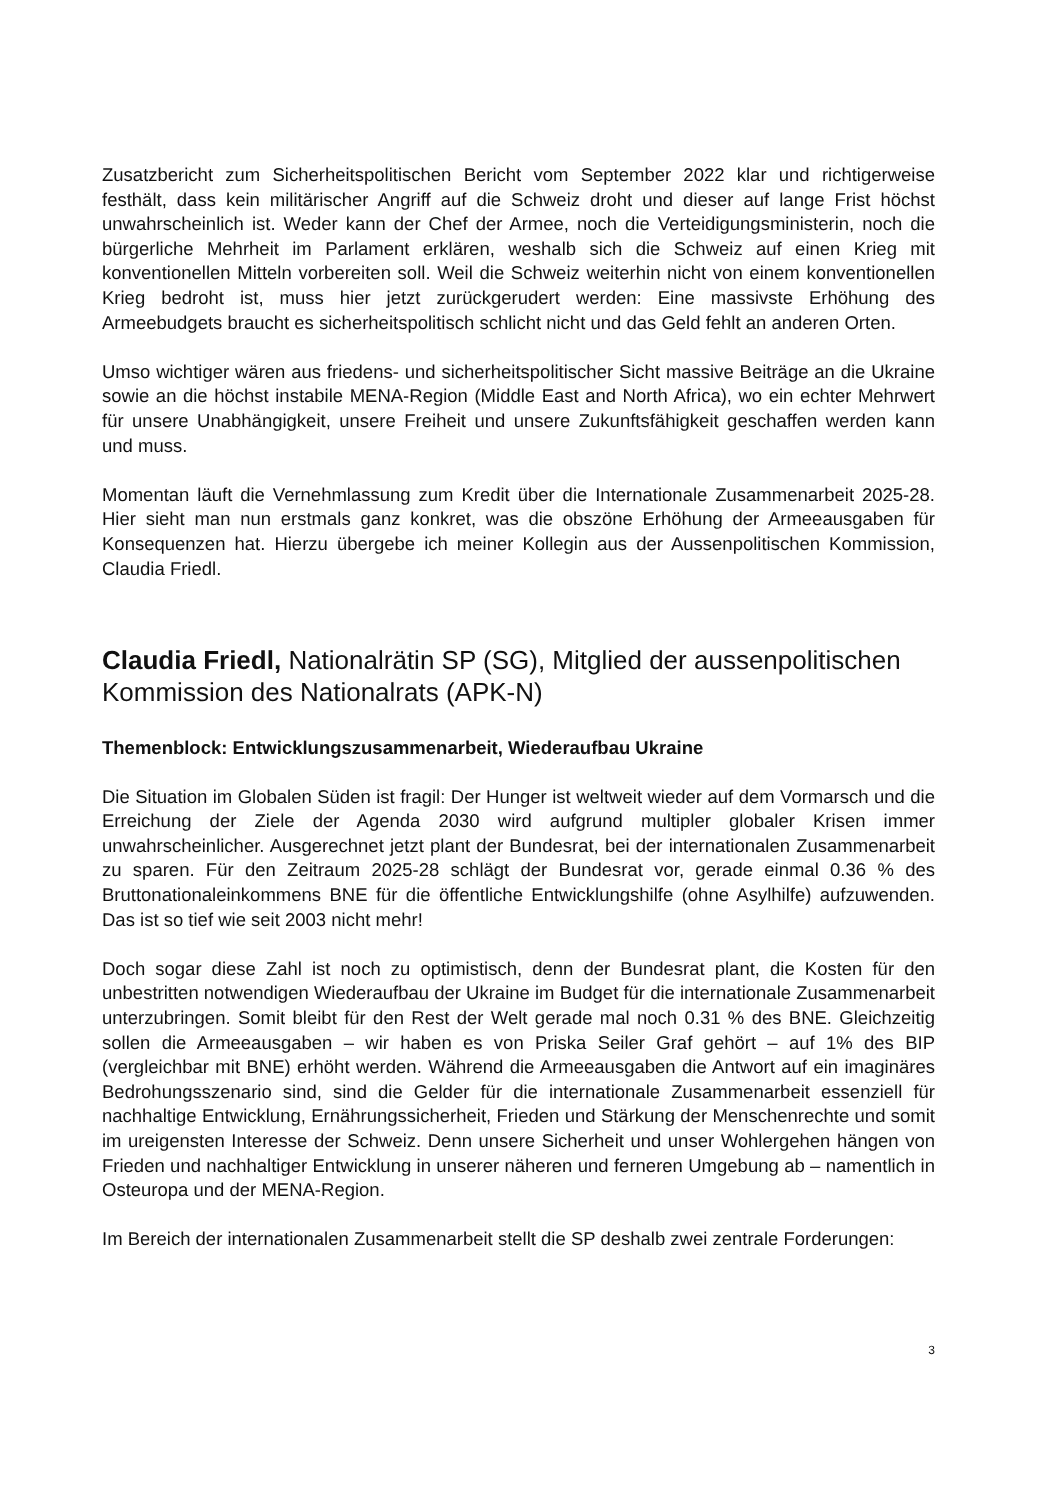Zusatzbericht zum Sicherheitspolitischen Bericht vom September 2022 klar und richtigerweise festhält, dass kein militärischer Angriff auf die Schweiz droht und dieser auf lange Frist höchst unwahrscheinlich ist. Weder kann der Chef der Armee, noch die Verteidigungsministerin, noch die bürgerliche Mehrheit im Parlament erklären, weshalb sich die Schweiz auf einen Krieg mit konventionellen Mitteln vorbereiten soll. Weil die Schweiz weiterhin nicht von einem konventionellen Krieg bedroht ist, muss hier jetzt zurückgerudert werden: Eine massivste Erhöhung des Armeebudgets braucht es sicherheitspolitisch schlicht nicht und das Geld fehlt an anderen Orten.
Umso wichtiger wären aus friedens- und sicherheitspolitischer Sicht massive Beiträge an die Ukraine sowie an die höchst instabile MENA-Region (Middle East and North Africa), wo ein echter Mehrwert für unsere Unabhängigkeit, unsere Freiheit und unsere Zukunftsfähigkeit geschaffen werden kann und muss.
Momentan läuft die Vernehmlassung zum Kredit über die Internationale Zusammenarbeit 2025-28. Hier sieht man nun erstmals ganz konkret, was die obszöne Erhöhung der Armeeausgaben für Konsequenzen hat. Hierzu übergebe ich meiner Kollegin aus der Aussenpolitischen Kommission, Claudia Friedl.
Claudia Friedl, Nationalrätin SP (SG), Mitglied der aussenpolitischen Kommission des Nationalrats (APK-N)
Themenblock: Entwicklungszusammenarbeit, Wiederaufbau Ukraine
Die Situation im Globalen Süden ist fragil: Der Hunger ist weltweit wieder auf dem Vormarsch und die Erreichung der Ziele der Agenda 2030 wird aufgrund multipler globaler Krisen immer unwahrscheinlicher. Ausgerechnet jetzt plant der Bundesrat, bei der internationalen Zusammenarbeit zu sparen. Für den Zeitraum 2025-28 schlägt der Bundesrat vor, gerade einmal 0.36 % des Bruttonationaleinkommens BNE für die öffentliche Entwicklungshilfe (ohne Asylhilfe) aufzuwenden. Das ist so tief wie seit 2003 nicht mehr!
Doch sogar diese Zahl ist noch zu optimistisch, denn der Bundesrat plant, die Kosten für den unbestritten notwendigen Wiederaufbau der Ukraine im Budget für die internationale Zusammenarbeit unterzubringen. Somit bleibt für den Rest der Welt gerade mal noch 0.31 % des BNE. Gleichzeitig sollen die Armeeausgaben – wir haben es von Priska Seiler Graf gehört – auf 1% des BIP (vergleichbar mit BNE) erhöht werden. Während die Armeeausgaben die Antwort auf ein imaginäres Bedrohungsszenario sind, sind die Gelder für die internationale Zusammenarbeit essenziell für nachhaltige Entwicklung, Ernährungssicherheit, Frieden und Stärkung der Menschenrechte und somit im ureigensten Interesse der Schweiz. Denn unsere Sicherheit und unser Wohlergehen hängen von Frieden und nachhaltiger Entwicklung in unserer näheren und ferneren Umgebung ab – namentlich in Osteuropa und der MENA-Region.
Im Bereich der internationalen Zusammenarbeit stellt die SP deshalb zwei zentrale Forderungen:
3